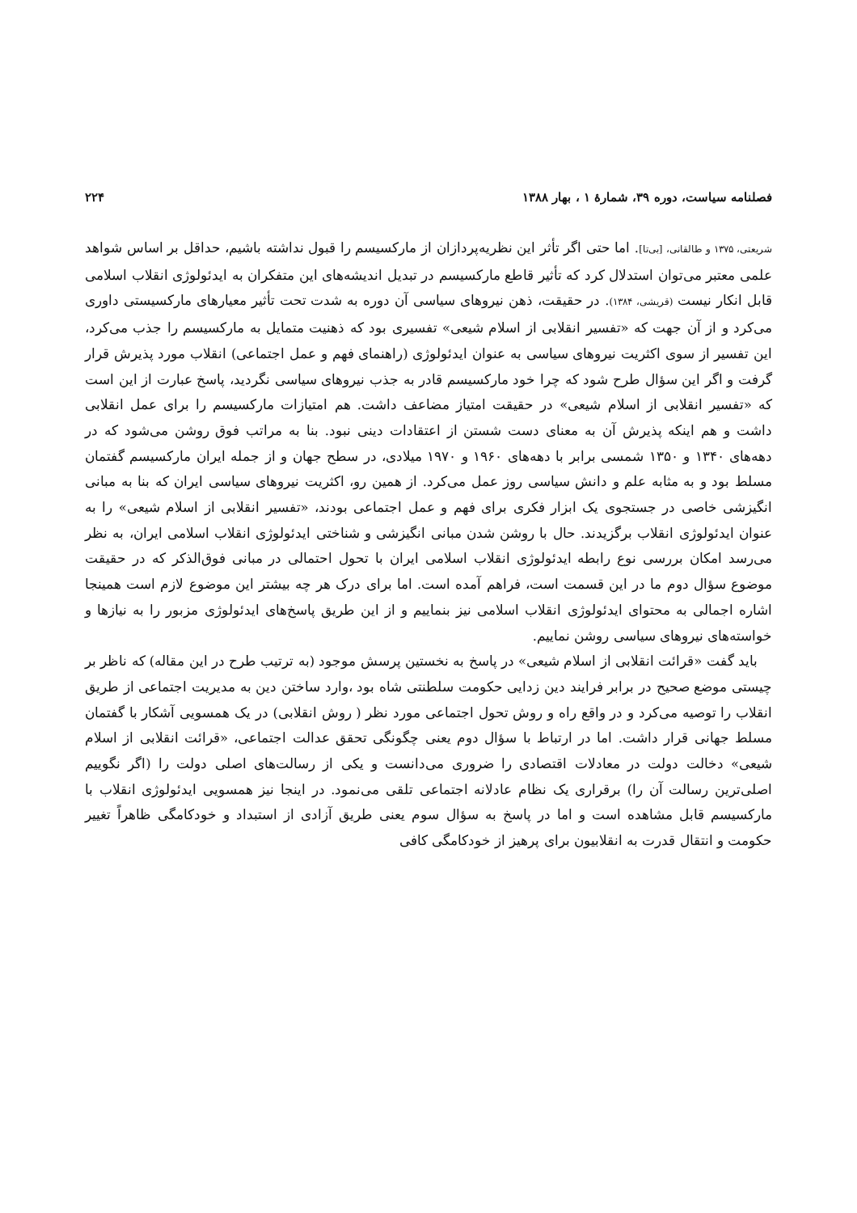فصلنامه سیاست، دوره ۳۹، شمارهٔ ۱ ، بهار ۱۳۸۸ ۲۲۴
شریعتی، ۱۳۷۵ و طالقانی، [بی‌تا]. اما حتی اگر تأثر این نظریه‌پردازان از مارکسیسم را قبول نداشته باشیم، حداقل بر اساس شواهد علمی معتبر می‌توان استدلال کرد که تأثیر قاطع مارکسیسم در تبدیل اندیشه‌های این متفکران به ایدئولوژی انقلاب اسلامی قابل انکار نیست (قریشی، ۱۳۸۴). در حقیقت، ذهن نیروهای سیاسی آن دوره به شدت تحت تأثیر معیارهای مارکسیستی داوری می‌کرد و از آن جهت که «تفسیر انقلابی از اسلام شیعی» تفسیری بود که ذهنیت متمایل به مارکسیسم را جذب می‌کرد، این تفسیر از سوی اکثریت نیروهای سیاسی به عنوان ایدئولوژی (راهنمای فهم و عمل اجتماعی) انقلاب مورد پذیرش قرار گرفت و اگر این سؤال طرح شود که چرا خود مارکسیسم قادر به جذب نیروهای سیاسی نگردید، پاسخ عبارت از این است که «تفسیر انقلابی از اسلام شیعی» در حقیقت امتیاز مضاعف داشت. هم امتیازات مارکسیسم را برای عمل انقلابی داشت و هم اینکه پذیرش آن به معنای دست شستن از اعتقادات دینی نبود. بنا به مراتب فوق روشن می‌شود که در دهه‌های ۱۳۴۰ و ۱۳۵۰ شمسی برابر با دهه‌های ۱۹۶۰ و ۱۹۷۰ میلادی، در سطح جهان و از جمله ایران مارکسیسم گفتمان مسلط بود و به مثابه علم و دانش سیاسی روز عمل می‌کرد. از همین رو، اکثریت نیروهای سیاسی ایران که بنا به مبانی انگیزشی خاصی در جستجوی یک ابزار فکری برای فهم و عمل اجتماعی بودند، «تفسیر انقلابی از اسلام شیعی» را به عنوان ایدئولوژی انقلاب برگزیدند. حال با روشن شدن مبانی انگیزشی و شناختی ایدئولوژی انقلاب اسلامی ایران، به نظر می‌رسد امکان بررسی نوع رابطه ایدئولوژی انقلاب اسلامی ایران با تحول احتمالی در مبانی فوق‌الذکر که در حقیقت موضوع سؤال دوم ما در این قسمت است، فراهم آمده است. اما برای درک هر چه بیشتر این موضوع لازم است همینجا اشاره اجمالی به محتوای ایدئولوژی انقلاب اسلامی نیز بنماییم و از این طریق پاسخ‌های ایدئولوژی مزبور را به نیازها و خواسته‌های نیروهای سیاسی روشن نماییم.
باید گفت «قرائت انقلابی از اسلام شیعی» در پاسخ به نخستین پرسش موجود (به ترتیب طرح در این مقاله) که ناظر بر چیستی موضع صحیح در برابر فرایند دین زدایی حکومت سلطنتی شاه بود ،وارد ساختن دین به مدیریت اجتماعی از طریق انقلاب را توصیه می‌کرد و در واقع راه و روش تحول اجتماعی مورد نظر ( روش انقلابی) در یک همسویی آشکار با گفتمان مسلط جهانی قرار داشت. اما در ارتباط با سؤال دوم یعنی چگونگی تحقق عدالت اجتماعی، «قرائت انقلابی از اسلام شیعی» دخالت دولت در معادلات اقتصادی را ضروری می‌دانست و یکی از رسالت‌های اصلی دولت را (اگر نگوییم اصلی‌ترین رسالت آن را) برقراری یک نظام عادلانه اجتماعی تلقی می‌نمود. در اینجا نیز همسویی ایدئولوژی انقلاب با مارکسیسم قابل مشاهده است و اما در پاسخ به سؤال سوم یعنی طریق آزادی از استبداد و خودکامگی ظاهراً تغییر حکومت و انتقال قدرت به انقلابیون برای پرهیز از خودکامگی کافی